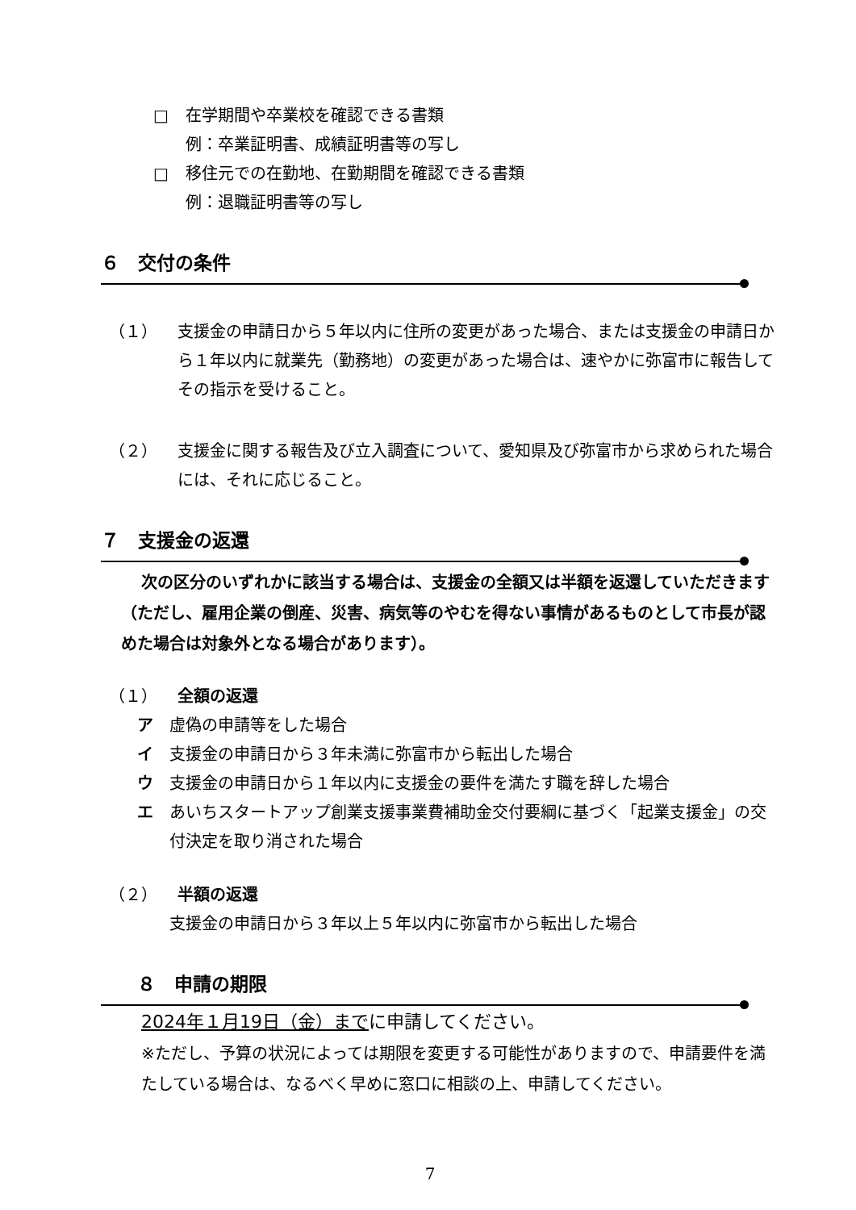□ 在学期間や卒業校を確認できる書類
例：卒業証明書、成績証明書等の写し
□ 移住元での在勤地、在勤期間を確認できる書類
例：退職証明書等の写し
６　交付の条件
（１） 支援金の申請日から５年以内に住所の変更があった場合、または支援金の申請日から１年以内に就業先（勤務地）の変更があった場合は、速やかに弥富市に報告してその指示を受けること。
（２） 支援金に関する報告及び立入調査について、愛知県及び弥富市から求められた場合には、それに応じること。
７　支援金の返還
次の区分のいずれかに該当する場合は、支援金の全額又は半額を返還していただきます（ただし、雇用企業の倒産、災害、病気等のやむを得ない事情があるものとして市長が認めた場合は対象外となる場合があります）。
（１） 全額の返還
ア 虚偽の申請等をした場合
イ 支援金の申請日から３年未満に弥富市から転出した場合
ウ 支援金の申請日から１年以内に支援金の要件を満たす職を辞した場合
エ あいちスタートアップ創業支援事業費補助金交付要綱に基づく「起業支援金」の交付決定を取り消された場合
（２） 半額の返還
支援金の申請日から３年以上５年以内に弥富市から転出した場合
８　申請の期限
2024年１月19日（金）までに申請してください。
※ただし、予算の状況によっては期限を変更する可能性がありますので、申請要件を満たしている場合は、なるべく早めに窓口に相談の上、申請してください。
7